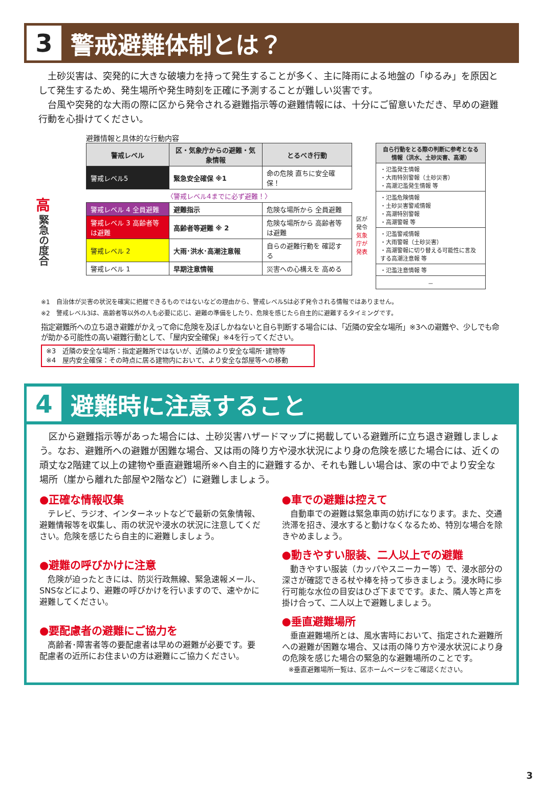3
警戒避難体制とは？
　土砂災害は、突発的に大きな破壊力を持って発生することが多く、主に降雨による地盤の「ゆるみ」を原因として発生するため、発生場所や発生時刻を正確に予測することが難しい災害です。
　台風や突発的な大雨の際に区から発令される避難指示等の避難情報には、十分にご留意いただき、早めの避難行動を心掛けてください。
高
緊急の度合
避難情報と具体的な行動内容
| 警戒レベル | 区・気象庁からの避難・気象情報 | とるべき行動 |
| --- | --- | --- |
| 警戒レベル5 | 緊急安全確保 ※1 | 命の危険 直ちに安全確保！ |
| 〈警戒レベル4までに必ず避難！〉 | | |
| 警戒レベル 4 全員避難 | 避難指示 | 危険な場所から 全員避難 |
| 警戒レベル 3 高齢者等は避難 | 高齢者等避難 ※ 2 | 危険な場所から 高齢者等は避難 |
| 警戒レベル 2 | 大雨･洪水･高潮注意報 | 自らの避難行動を 確認する |
| 警戒レベル 1 | 早期注意情報 | 災害への心構えを 高める |
区が発令
気象庁が発表
| 自ら行動をとる際の判断に参考となる情報（洪水、土砂災害、高潮） |
| --- |
| ・氾濫発生情報 ・大雨特別警報（土砂災害） ・高潮氾濫発生情報 等 |
| ・氾濫危険情報 ・土砂災害警戒情報 ・高潮特別警報 ・高潮警報 等 |
| ・氾濫警戒情報 ・大雨警報（土砂災害） ・高潮警報に切り替える可能性に言及する高潮注意報 等 |
| ・氾濫注意情報 等 |
| － |
※1　自治体が災害の状況を確実に把握できるものではないなどの理由から、警戒レベル5は必ず発令される情報ではありません。
※2　警戒レベル3は、高齢者等以外の人も必要に応じ、避難の準備をしたり、危険を感じたら自主的に避難するタイミングです。
指定避難所への立ち退き避難がかえって命に危険を及ぼしかねないと自ら判断する場合には、「近隣の安全な場所」※3への避難や、少しでも命が助かる可能性の高い避難行動として、「屋内安全確保」※4を行ってください。
※3　近隣の安全な場所：指定避難所ではないが、近隣のより安全な場所･建物等
※4　屋内安全確保：その時点に居る建物内において、より安全な部屋等への移動
4
避難時に注意すること
　区から避難指示等があった場合には、土砂災害ハザードマップに掲載している避難所に立ち退き避難しましょう。なお、避難所への避難が困難な場合、又は雨の降り方や浸水状況により身の危険を感じた場合には、近くの頑丈な2階建て以上の建物や垂直避難場所※へ自主的に避難するか、それも難しい場合は、家の中でより安全な場所（崖から離れた部屋や2階など）に避難しましょう。
●正確な情報収集
　テレビ、ラジオ、インターネットなどで最新の気象情報、避難情報等を収集し、雨の状況や浸水の状況に注意してください。危険を感じたら自主的に避難しましょう。
●避難の呼びかけに注意
　危険が迫ったときには、防災行政無線、緊急速報メール、SNSなどにより、避難の呼びかけを行いますので、速やかに避難してください。
●要配慮者の避難にご協力を
　高齢者･障害者等の要配慮者は早めの避難が必要です。要配慮者の近所にお住まいの方は避難にご協力ください。
●車での避難は控えて
　自動車での避難は緊急車両の妨げになります。また、交通渋滞を招き、浸水すると動けなくなるため、特別な場合を除きやめましょう。
●動きやすい服装、二人以上での避難
　動きやすい服装（カッパやスニーカー等）で、浸水部分の深さが確認できる杖や棒を持って歩きましょう。浸水時に歩行可能な水位の目安はひざ下までです。また、隣人等と声を掛け合って、二人以上で避難しましょう。
●垂直避難場所
　垂直避難場所とは、風水害時において、指定された避難所への避難が困難な場合、又は雨の降り方や浸水状況により身の危険を感じた場合の緊急的な避難場所のことです。
　※垂直避難場所一覧は、区ホームページをご確認ください。
3